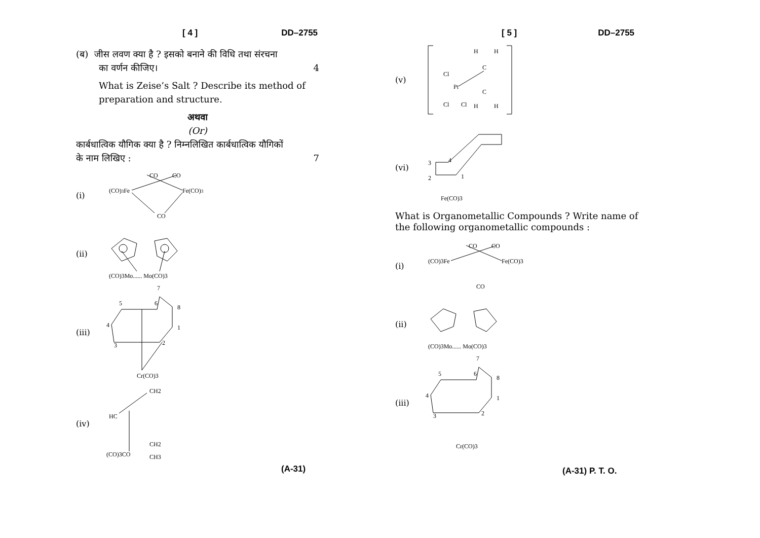[ 4 ] DD–2755
(ब) जीस लवण क्या है ? इसको बनाने की विधि तथा संरचना
का वर्णन कीजिए। 4
What is Zeise’s Salt ? Describe its method of preparation and structure.
अथवा
(Or)
कार्बधात्विक यौगिक क्या है ? निम्नलिखित कार्बधात्विक यौगिकों
के नाम लिखिए : 7
(i)
CO
CO
(CO)3Fe
Fe(CO)3
CO
(ii)
(CO)3Mo...... Mo(CO)3
(iii)
7
5
6
8
4
1
3
2
Cr(CO)3
(iv)
CH2
HC
CH2
CH3
(CO)3CO
(A-31)
[ 5 ] DD–2755
(v)
H
H
C
Cl
Pt
C
Cl
Cl
H
H
(vi)
3
4
2
1
Fe(CO)3
What is Organometallic Compounds ? Write name of the following organometallic compounds :
(i)
CO
CO
(CO)3Fe
Fe(CO)3
CO
(ii)
(CO)3Mo...... Mo(CO)3
(iii)
7
5
6
8
4
1
3
2
Cr(CO)3
(A-31) P. T. O.